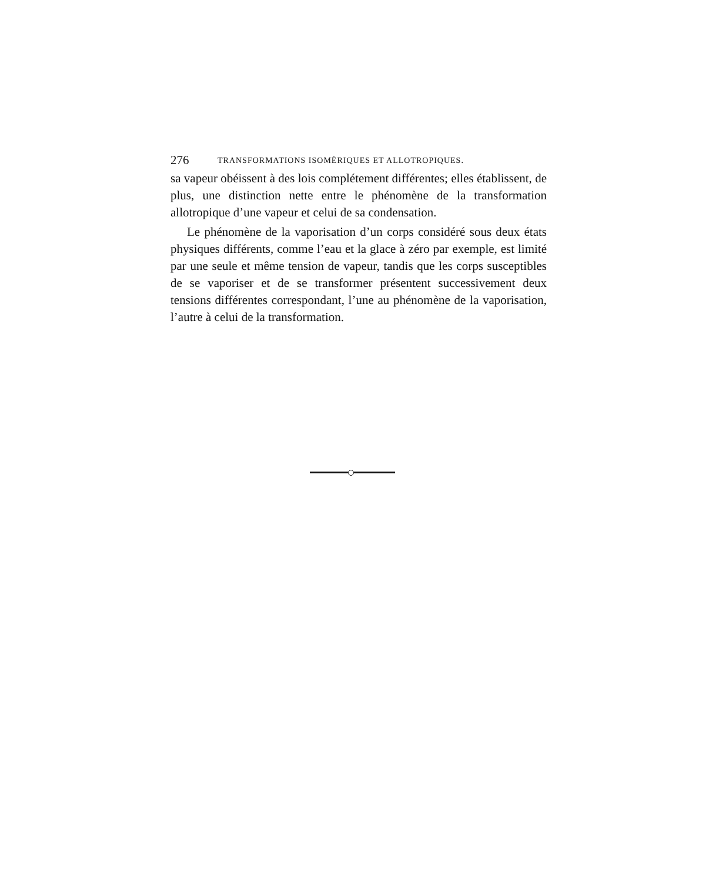276 TRANSFORMATIONS ISOMÉRIQUES ET ALLOTROPIQUES.
sa vapeur obéissent à des lois complétement différentes; elles établissent, de plus, une distinction nette entre le phénomène de la transformation allotropique d’une vapeur et celui de sa condensation.
Le phénomène de la vaporisation d’un corps considéré sous deux états physiques différents, comme l’eau et la glace à zéro par exemple, est limité par une seule et même tension de vapeur, tandis que les corps susceptibles de se vaporiser et de se transformer présentent successivement deux tensions différentes correspondant, l’une au phénomène de la vaporisation, l’autre à celui de la transformation.